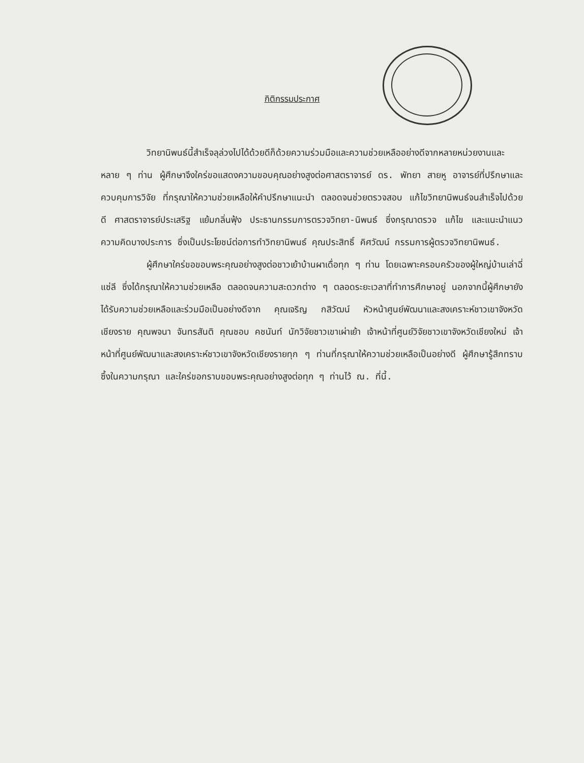กิติกรรมประกาศ
วิทยานิพนธ์นี้สำเร็จลุล่วงไปได้ด้วยดีก็ด้วยความร่วมมือและความช่วยเหลืออย่างดีจากหลายหน่วยงานและหลาย ๆ ท่าน ผู้ศึกษาจึงใคร่ขอแสดงความขอบคุณอย่างสูงต่อศาสตราจารย์ ดร. พัทยา สายหู อาจารย์ที่ปรึกษาและควบคุมการวิจัย ที่กรุณาให้ความช่วยเหลือให้คำปรึกษาแนะนำ ตลอดจนช่วยตรวจสอบ แก้ไขวิทยานิพนธ์จนสำเร็จไปด้วยดี ศาสตราจารย์ประเสริฐ แย้มกลิ่นฟุ้ง ประธานกรรมการตรวจวิทยา-นิพนธ์ ซึ่งกรุณาตรวจ แก้ไข และแนะนำแนวความคิดบางประการ ซึ่งเป็นประโยชน์ต่อการทำวิทยานิพนธ์ คุณประสิทธิ์ คิศวัฒน์ กรรมการผู้ตรวจวิทยานิพนธ์.
ผู้ศึกษาใคร่ขอขอบพระคุณอย่างสูงต่อชาวเย้าบ้านผาเดื่อทุก ๆ ท่าน โดยเฉพาะครอบครัวของผู้ใหญ่บ้านเล่าฉี่ แซ่ลี ซึ่งได้กรุณาให้ความช่วยเหลือ ตลอดจนความสะดวกต่าง ๆ ตลอดระยะเวลาที่ทำการศึกษาอยู่ นอกจากนี้ผู้ศึกษายังได้รับความช่วยเหลือและร่วมมือเป็นอย่างดีจาก คุณเจริญ กสิวัฒน์ หัวหน้าศูนย์พัฒนาและสงเคราะห์ชาวเขาจังหวัดเชียงราย คุณพจนา จันทรสันติ คุณชอบ คชนันท์ นักวิจัยชาวเขาเผ่าเย้า เจ้าหน้าที่ศูนย์วิจัยชาวเขาจังหวัดเชียงใหม่ เจ้าหน้าที่ศูนย์พัฒนาและสงเคราะห์ชาวเขาจังหวัดเชียงรายทุก ๆ ท่านที่กรุณาให้ความช่วยเหลือเป็นอย่างดี ผู้ศึกษารู้สึกทราบซึ้งในความกรุณา และใคร่ขอกราบขอบพระคุณอย่างสูงต่อทุก ๆ ท่านไว้ ณ. ที่นี้.